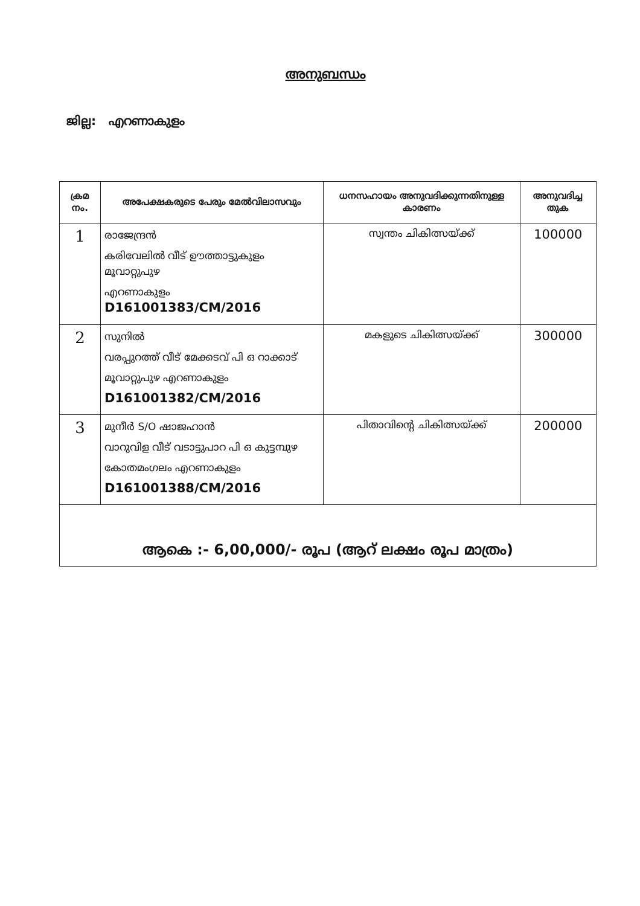അനുബന്ധം
ജില്ല: എറണാകുളം
| ക്രമ നം. | അപേക്ഷകരുടെ പേരും മേൽവിലാസവും | ധനസഹായം അനുവദിക്കുന്നതിനുള്ള കാരണം | അനുവദിച്ച തുക |
| --- | --- | --- | --- |
| 1 | രാജേന്ദ്രൻ കരിവേലിൽ വീട് ഊത്താട്ടുകുളം മൂവാറ്റുപുഴ എറണാകുളം D161001383/CM/2016 | സ്വന്തം ചികിത്സയ്ക്ക് | 100000 |
| 2 | സുനിൽ വരപ്പുറത്ത് വീട് മേക്കടവ് പി ഒ റാക്കാട് മൂവാറ്റുപുഴ എറണാകുളം D161001382/CM/2016 | മകളുടെ ചികിത്സയ്ക്ക് | 300000 |
| 3 | മുനീർ S/O ഷാജഹാൻ വാറുവിള വീട് വടാട്ടുപാറ പി ഒ കുട്ടമ്പുഴ കോതമംഗലം എറണാകുളം D161001388/CM/2016 | പിതാവിന്റെ ചികിത്സയ്ക്ക് | 200000 |
| ആകെ :- 6,00,000/- രൂപ (ആറ് ലക്ഷം രൂപ മാത്രം) | | | |